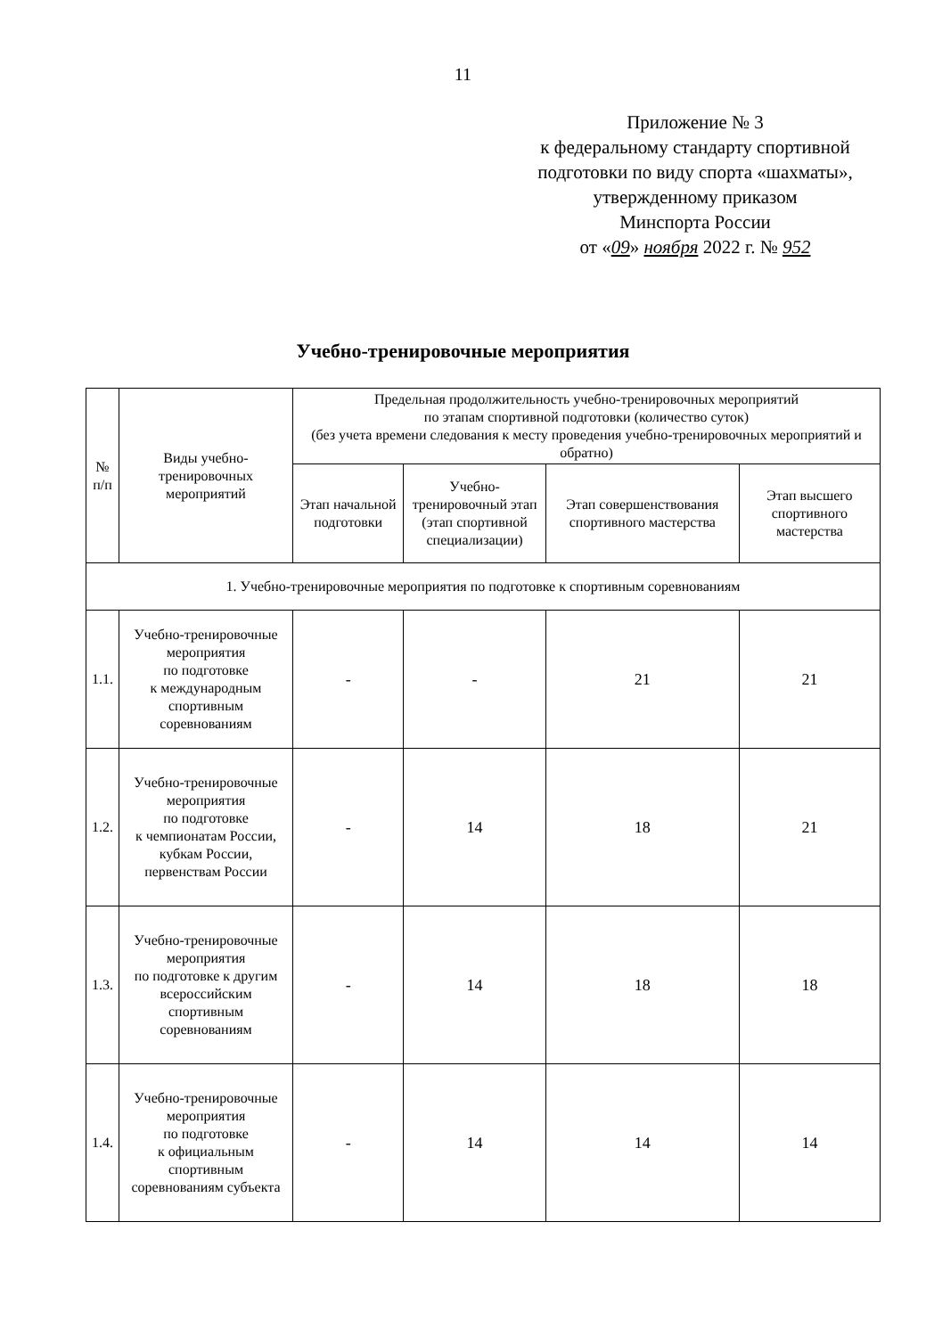11
Приложение № 3
к федеральному стандарту спортивной подготовки по виду спорта «шахматы»,
утвержденному приказом
Минспорта России
от «09» ноября 2022 г. № 952
Учебно-тренировочные мероприятия
| № п/п | Виды учебно-тренировочных мероприятий | Предельная продолжительность учебно-тренировочных мероприятий по этапам спортивной подготовки (количество суток) (без учета времени следования к месту проведения учебно-тренировочных мероприятий и обратно) | | | |
| --- | --- | --- | --- | --- | --- |
| | | Этап начальной подготовки | Учебно-тренировочный этап (этап спортивной специализации) | Этап совершенствования спортивного мастерства | Этап высшего спортивного мастерства |
| 1. Учебно-тренировочные мероприятия по подготовке к спортивным соревнованиям | | | | | |
| 1.1. | Учебно-тренировочные мероприятия по подготовке к международным спортивным соревнованиям | - | - | 21 | 21 |
| 1.2. | Учебно-тренировочные мероприятия по подготовке к чемпионатам России, кубкам России, первенствам России | - | 14 | 18 | 21 |
| 1.3. | Учебно-тренировочные мероприятия по подготовке к другим всероссийским спортивным соревнованиям | - | 14 | 18 | 18 |
| 1.4. | Учебно-тренировочные мероприятия по подготовке к официальным спортивным соревнованиям субъекта | - | 14 | 14 | 14 |